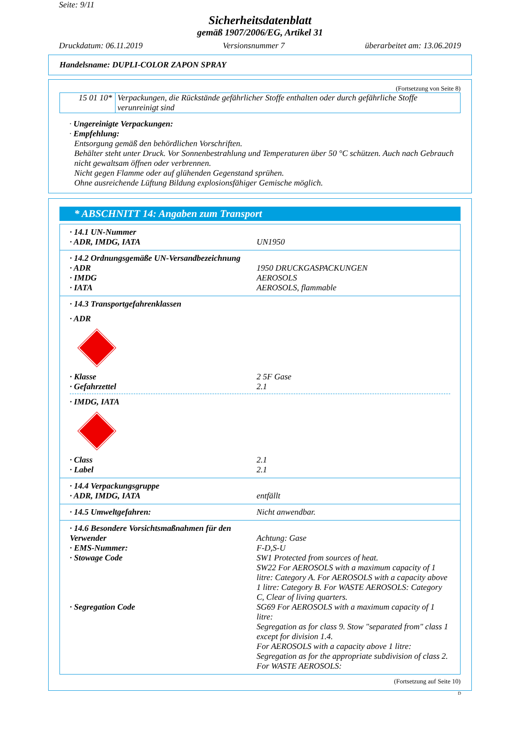Seite: 9/11
Sicherheitsdatenblatt
gemäß 1907/2006/EG, Artikel 31
Druckdatum: 06.11.2019 Versionsnummer 7 überarbeitet am: 13.06.2019
Handelsname: DUPLI-COLOR ZAPON SPRAY
(Fortsetzung von Seite 8)
| 15 01 10* | Verpackungen, die Rückstände gefährlicher Stoffe enthalten oder durch gefährliche Stoffe verunreinigt sind |
· Ungereinigte Verpackungen:
· Empfehlung:
Entsorgung gemäß den behördlichen Vorschriften.
Behälter steht unter Druck. Vor Sonnenbestrahlung und Temperaturen über 50 °C schützen. Auch nach Gebrauch nicht gewaltsam öffnen oder verbrennen.
Nicht gegen Flamme oder auf glühenden Gegenstand sprühen.
Ohne ausreichende Lüftung Bildung explosionsfähiger Gemische möglich.
* ABSCHNITT 14: Angaben zum Transport
· 14.1 UN-Nummer
· ADR, IMDG, IATA UN1950
· 14.2 Ordnungsgemäße UN-Versandbezeichnung
· ADR 1950 DRUCKGASPACKUNGEN
· IMDG AEROSOLS
· IATA AEROSOLS, flammable
· 14.3 Transportgefahrenklassen
· ADR
· Klasse 2 5F Gase
· Gefahrzettel 2.1
· IMDG, IATA
· Class 2.1
· Label 2.1
· 14.4 Verpackungsgruppe
· ADR, IMDG, IATA entfällt
· 14.5 Umweltgefahren: Nicht anwendbar.
· 14.6 Besondere Vorsichtsmaßnahmen für den Verwender
Achtung: Gase
· EMS-Nummer: F-D,S-U
· Stowage Code SW1 Protected from sources of heat.
SW22 For AEROSOLS with a maximum capacity of 1 litre: Category A. For AEROSOLS with a capacity above 1 litre: Category B. For WASTE AEROSOLS: Category C, Clear of living quarters.
· Segregation Code SG69 For AEROSOLS with a maximum capacity of 1 litre:
Segregation as for class 9. Stow "separated from" class 1 except for division 1.4.
For AEROSOLS with a capacity above 1 litre:
Segregation as for the appropriate subdivision of class 2.
For WASTE AEROSOLS:
(Fortsetzung auf Seite 10)
D